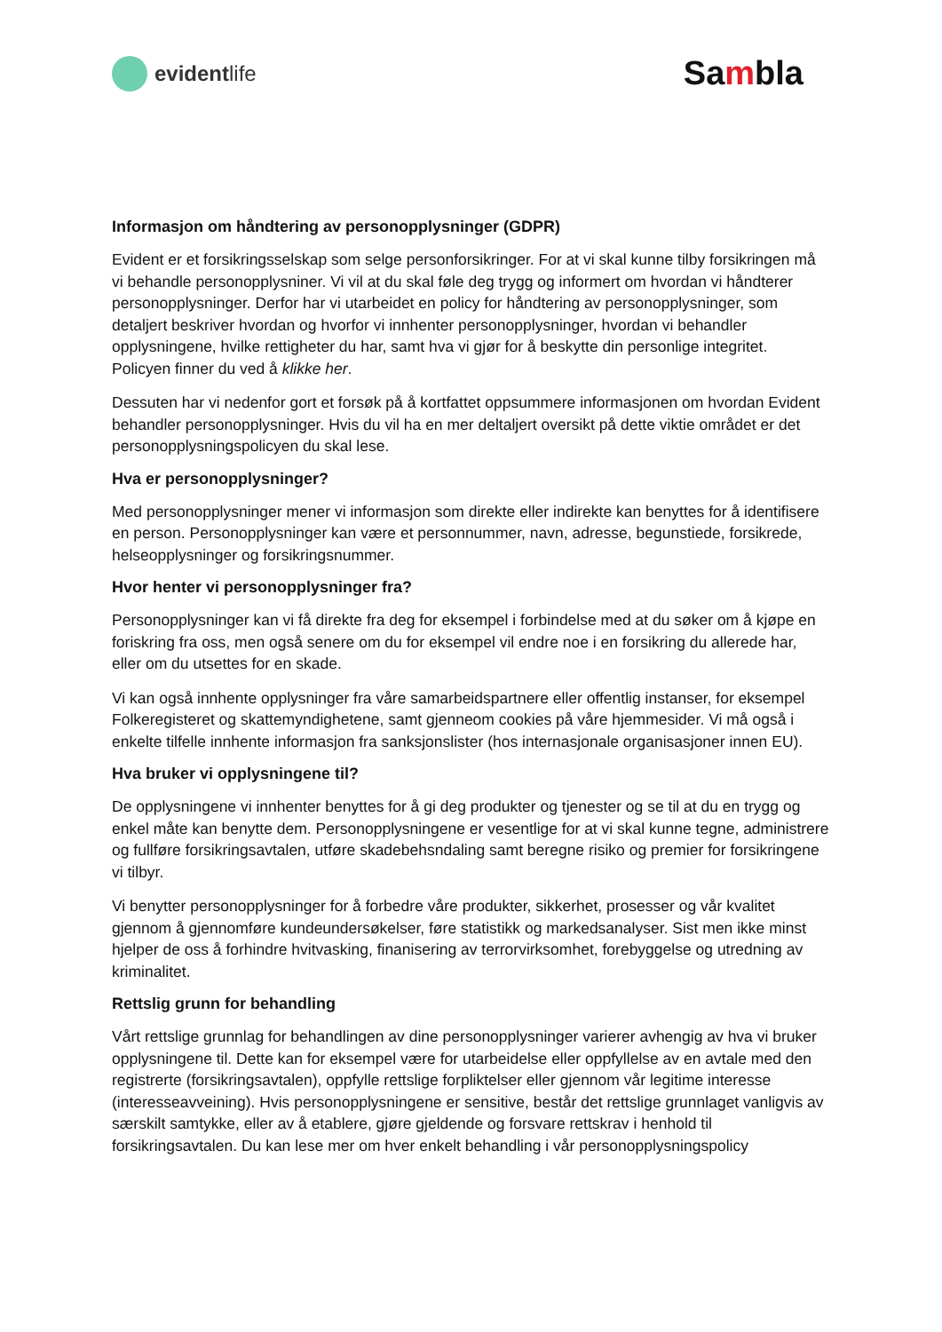evident life
Sambla
Informasjon om håndtering av personopplysninger (GDPR)
Evident er et forsikringsselskap som selge personforsikringer. For at vi skal kunne tilby forsikringen må vi behandle personopplysniner. Vi vil at du skal føle deg trygg og informert om hvordan vi håndterer personopplysninger. Derfor har vi utarbeidet en policy for håndtering av personopplysninger, som detaljert beskriver hvordan og hvorfor vi innhenter personopplysninger, hvordan vi behandler opplysningene, hvilke rettigheter du har, samt hva vi gjør for å beskytte din personlige integritet. Policyen finner du ved å klikke her.
Dessuten har vi nedenfor gort et forsøk på å kortfattet oppsummere informasjonen om hvordan Evident behandler personopplysninger. Hvis du vil ha en mer deltaljert oversikt på dette viktie området er det personopplysningspolicyen du skal lese.
Hva er personopplysninger?
Med personopplysninger mener vi informasjon som direkte eller indirekte kan benyttes for å identifisere en person. Personopplysninger kan være et personnummer, navn, adresse, begunstiede, forsikrede, helseopplysninger og forsikringsnummer.
Hvor henter vi personopplysninger fra?
Personopplysninger kan vi få direkte fra deg for eksempel i forbindelse med at du søker om å kjøpe en foriskring fra oss, men også senere om du for eksempel vil endre noe i en forsikring du allerede har, eller om du utsettes for en skade.
Vi kan også innhente opplysninger fra våre samarbeidspartnere eller offentlig instanser, for eksempel Folkeregisteret og skattemyndighetene, samt gjenneom cookies på våre hjemmesider. Vi må også i enkelte tilfelle innhente informasjon fra sanksjonslister (hos internasjonale organisasjoner innen EU).
Hva bruker vi opplysningene til?
De opplysningene vi innhenter benyttes for å gi deg produkter og tjenester og se til at du en trygg og enkel måte kan benytte dem. Personopplysningene er vesentlige for at vi skal kunne tegne, administrere og fullføre forsikringsavtalen, utføre skadebehsndaling samt beregne risiko og premier for forsikringene vi tilbyr.
Vi benytter personopplysninger for å forbedre våre produkter, sikkerhet, prosesser og vår kvalitet gjennom å gjennomføre kundeundersøkelser, føre statistikk og markedsanalyser. Sist men ikke minst hjelper de oss å forhindre hvitvasking, finanisering av terrorvirksomhet, forebyggelse og utredning av kriminalitet.
Rettslig grunn for behandling
Vårt rettslige grunnlag for behandlingen av dine personopplysninger varierer avhengig av hva vi bruker opplysningene til. Dette kan for eksempel være for utarbeidelse eller oppfyllelse av en avtale med den registrerte (forsikringsavtalen), oppfylle rettslige forpliktelser eller gjennom vår legitime interesse (interesseavveining). Hvis personopplysningene er sensitive, består det rettslige grunnlaget vanligvis av særskilt samtykke, eller av å etablere, gjøre gjeldende og forsvare rettskrav i henhold til forsikringsavtalen. Du kan lese mer om hver enkelt behandling i vår personopplysningspolicy